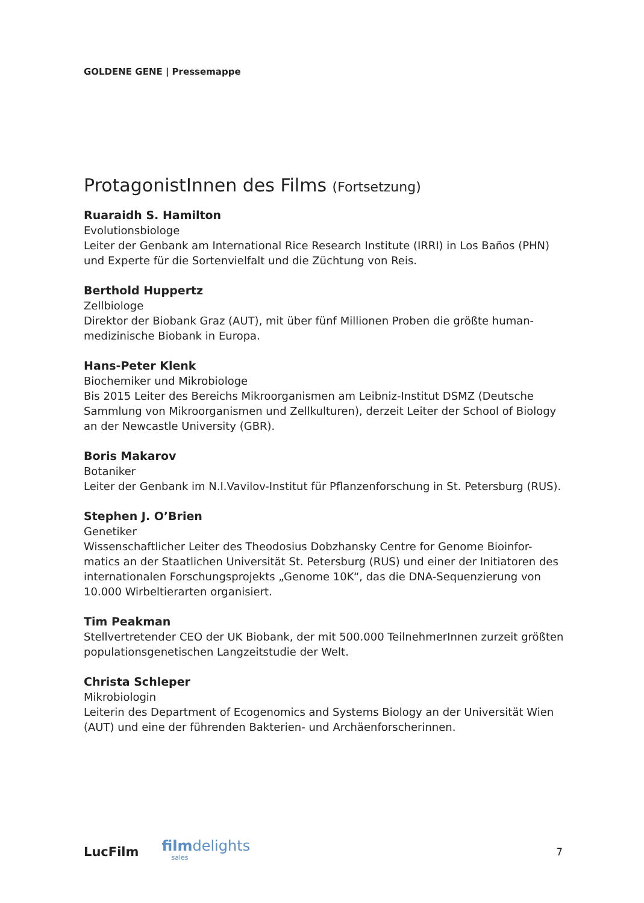GOLDENE GENE | Pressemappe
ProtagonistInnen des Films (Fortsetzung)
Ruaraidh S. Hamilton
Evolutionsbiologe
Leiter der Genbank am International Rice Research Institute (IRRI) in Los Baños (PHN) und Experte für die Sortenvielfalt und die Züchtung von Reis.
Berthold Huppertz
Zellbiologe
Direktor der Biobank Graz (AUT), mit über fünf Millionen Proben die größte human-medizinische Biobank in Europa.
Hans-Peter Klenk
Biochemiker und Mikrobiologe
Bis 2015 Leiter des Bereichs Mikroorganismen am Leibniz-Institut DSMZ (Deutsche Sammlung von Mikroorganismen und Zellkulturen), derzeit Leiter der School of Biology an der Newcastle University (GBR).
Boris Makarov
Botaniker
Leiter der Genbank im N.I.Vavilov-Institut für Pflanzenforschung in St. Petersburg (RUS).
Stephen J. O’Brien
Genetiker
Wissenschaftlicher Leiter des Theodosius Dobzhansky Centre for Genome Bioinfor-matics an der Staatlichen Universität St. Petersburg (RUS) und einer der Initiatoren des internationalen Forschungsprojekts „Genome 10K“, das die DNA-Sequenzierung von 10.000 Wirbeltierarten organisiert.
Tim Peakman
Stellvertretender CEO der UK Biobank, der mit 500.000 TeilnehmerInnen zurzeit größten populationsgenetischen Langzeitstudie der Welt.
Christa Schleper
Mikrobiologin
Leiterin des Department of Ecogenomics and Systems Biology an der Universität Wien (AUT) und eine der führenden Bakterien- und Archäenforscherinnen.
LucFilm
filmdelights
sales
7